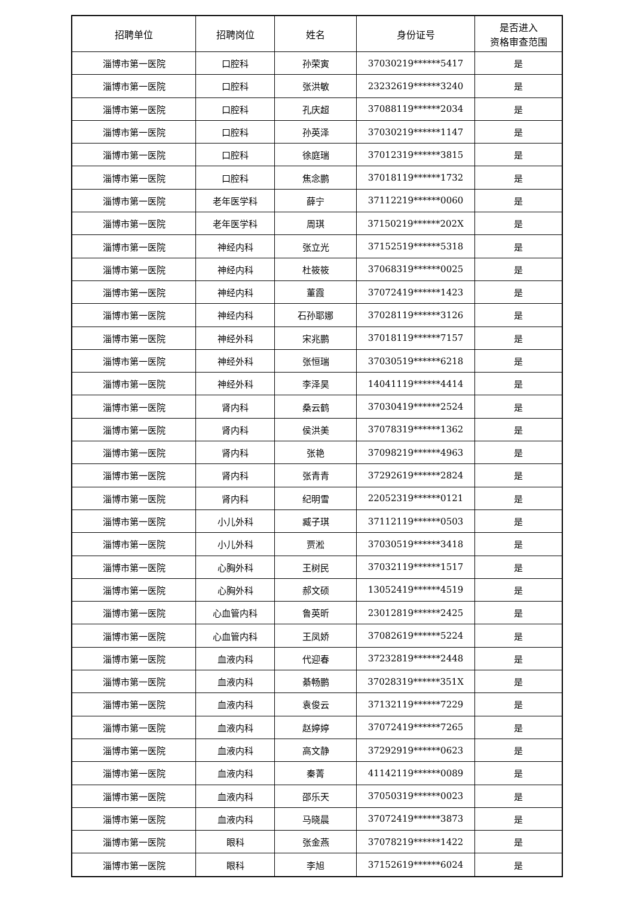| 招聘单位 | 招聘岗位 | 姓名 | 身份证号 | 是否进入 资格审查范围 |
| --- | --- | --- | --- | --- |
| 淄博市第一医院 | 口腔科 | 孙荣寅 | 37030219******5417 | 是 |
| 淄博市第一医院 | 口腔科 | 张洪敏 | 23232619******3240 | 是 |
| 淄博市第一医院 | 口腔科 | 孔庆超 | 37088119******2034 | 是 |
| 淄博市第一医院 | 口腔科 | 孙英泽 | 37030219******1147 | 是 |
| 淄博市第一医院 | 口腔科 | 徐庭瑞 | 37012319******3815 | 是 |
| 淄博市第一医院 | 口腔科 | 焦念鹏 | 37018119******1732 | 是 |
| 淄博市第一医院 | 老年医学科 | 薛宁 | 37112219******0060 | 是 |
| 淄博市第一医院 | 老年医学科 | 周琪 | 37150219******202X | 是 |
| 淄博市第一医院 | 神经内科 | 张立光 | 37152519******5318 | 是 |
| 淄博市第一医院 | 神经内科 | 杜筱筱 | 37068319******0025 | 是 |
| 淄博市第一医院 | 神经内科 | 董霞 | 37072419******1423 | 是 |
| 淄博市第一医院 | 神经内科 | 石孙耶娜 | 37028119******3126 | 是 |
| 淄博市第一医院 | 神经外科 | 宋兆鹏 | 37018119******7157 | 是 |
| 淄博市第一医院 | 神经外科 | 张恒瑞 | 37030519******6218 | 是 |
| 淄博市第一医院 | 神经外科 | 李泽昊 | 14041119******4414 | 是 |
| 淄博市第一医院 | 肾内科 | 桑云鹤 | 37030419******2524 | 是 |
| 淄博市第一医院 | 肾内科 | 侯洪美 | 37078319******1362 | 是 |
| 淄博市第一医院 | 肾内科 | 张艳 | 37098219******4963 | 是 |
| 淄博市第一医院 | 肾内科 | 张青青 | 37292619******2824 | 是 |
| 淄博市第一医院 | 肾内科 | 纪明雪 | 22052319******0121 | 是 |
| 淄博市第一医院 | 小儿外科 | 臧子琪 | 37112119******0503 | 是 |
| 淄博市第一医院 | 小儿外科 | 贾淞 | 37030519******3418 | 是 |
| 淄博市第一医院 | 心胸外科 | 王树民 | 37032119******1517 | 是 |
| 淄博市第一医院 | 心胸外科 | 郝文硕 | 13052419******4519 | 是 |
| 淄博市第一医院 | 心血管内科 | 鲁英昕 | 23012819******2425 | 是 |
| 淄博市第一医院 | 心血管内科 | 王凤娇 | 37082619******5224 | 是 |
| 淄博市第一医院 | 血液内科 | 代迎春 | 37232819******2448 | 是 |
| 淄博市第一医院 | 血液内科 | 綦畅鹏 | 37028319******351X | 是 |
| 淄博市第一医院 | 血液内科 | 袁俊云 | 37132119******7229 | 是 |
| 淄博市第一医院 | 血液内科 | 赵婷婷 | 37072419******7265 | 是 |
| 淄博市第一医院 | 血液内科 | 高文静 | 37292919******0623 | 是 |
| 淄博市第一医院 | 血液内科 | 秦菁 | 41142119******0089 | 是 |
| 淄博市第一医院 | 血液内科 | 邵乐天 | 37050319******0023 | 是 |
| 淄博市第一医院 | 血液内科 | 马晓晨 | 37072419******3873 | 是 |
| 淄博市第一医院 | 眼科 | 张金燕 | 37078219******1422 | 是 |
| 淄博市第一医院 | 眼科 | 李旭 | 37152619******6024 | 是 |